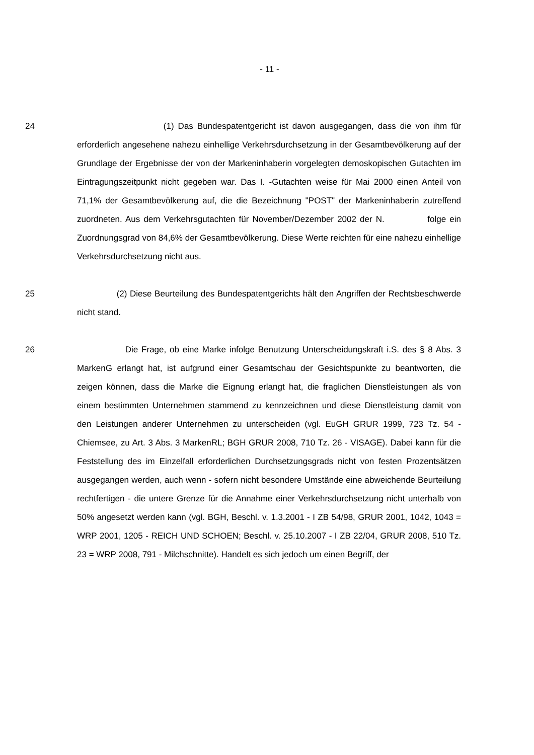- 11 -
24 (1) Das Bundespatentgericht ist davon ausgegangen, dass die von ihm für erforderlich angesehene nahezu einhellige Verkehrsdurchsetzung in der Gesamtbevölkerung auf der Grundlage der Ergebnisse der von der Markeninhaberin vorgelegten demoskopischen Gutachten im Eintragungszeitpunkt nicht gegeben war. Das I. -Gutachten weise für Mai 2000 einen Anteil von 71,1% der Gesamtbevölkerung auf, die die Bezeichnung "POST" der Markeninhaberin zutreffend zuordneten. Aus dem Verkehrsgutachten für November/Dezember 2002 der N. folge ein Zuordnungsgrad von 84,6% der Gesamtbevölkerung. Diese Werte reichten für eine nahezu einhellige Verkehrsdurchsetzung nicht aus.
25 (2) Diese Beurteilung des Bundespatentgerichts hält den Angriffen der Rechtsbeschwerde nicht stand.
26 Die Frage, ob eine Marke infolge Benutzung Unterscheidungskraft i.S. des § 8 Abs. 3 MarkenG erlangt hat, ist aufgrund einer Gesamtschau der Gesichtspunkte zu beantworten, die zeigen können, dass die Marke die Eignung erlangt hat, die fraglichen Dienstleistungen als von einem bestimmten Unternehmen stammend zu kennzeichnen und diese Dienstleistung damit von den Leistungen anderer Unternehmen zu unterscheiden (vgl. EuGH GRUR 1999, 723 Tz. 54 - Chiemsee, zu Art. 3 Abs. 3 MarkenRL; BGH GRUR 2008, 710 Tz. 26 - VISAGE). Dabei kann für die Feststellung des im Einzelfall erforderlichen Durchsetzungsgrads nicht von festen Prozentsätzen ausgegangen werden, auch wenn - sofern nicht besondere Umstände eine abweichende Beurteilung rechtfertigen - die untere Grenze für die Annahme einer Verkehrsdurchsetzung nicht unterhalb von 50% angesetzt werden kann (vgl. BGH, Beschl. v. 1.3.2001 - I ZB 54/98, GRUR 2001, 1042, 1043 = WRP 2001, 1205 - REICH UND SCHOEN; Beschl. v. 25.10.2007 - I ZB 22/04, GRUR 2008, 510 Tz. 23 = WRP 2008, 791 - Milchschnitte). Handelt es sich jedoch um einen Begriff, der